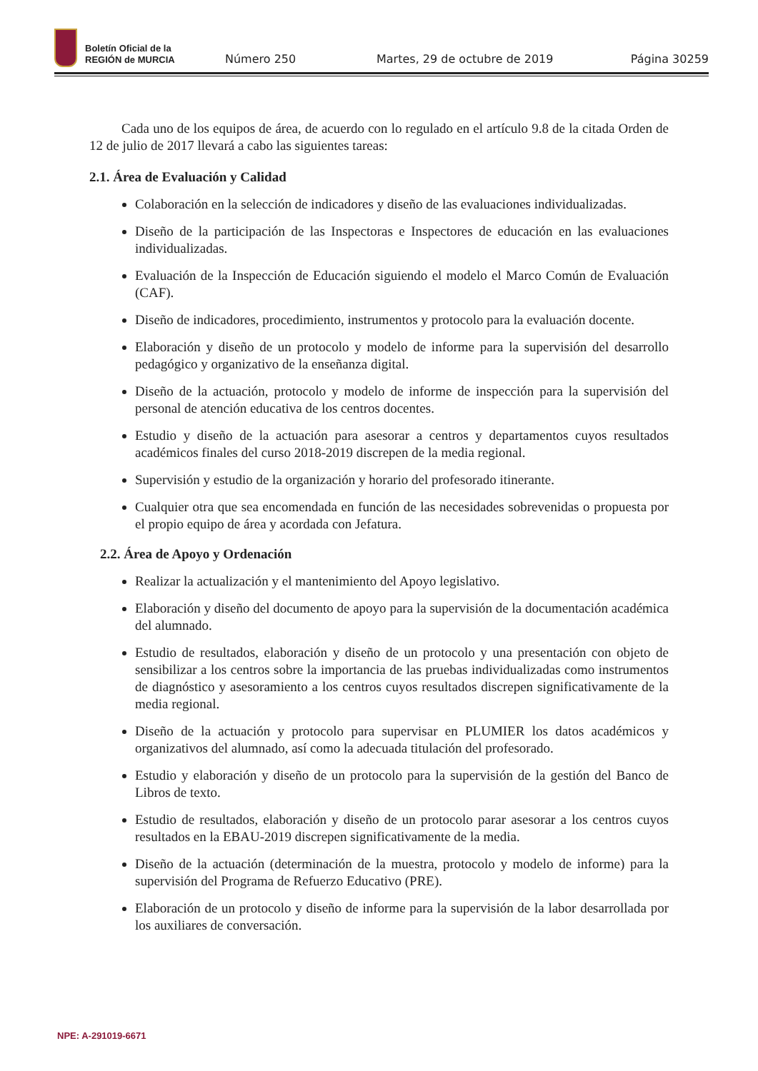Boletín Oficial de la
REGIÓN de MURCIA
Número 250
Martes, 29 de octubre de 2019
Página 30259
Cada uno de los equipos de área, de acuerdo con lo regulado en el artículo 9.8 de la citada Orden de 12 de julio de 2017 llevará a cabo las siguientes tareas:
2.1. Área de Evaluación y Calidad
Colaboración en la selección de indicadores y diseño de las evaluaciones individualizadas.
Diseño de la participación de las Inspectoras e Inspectores de educación en las evaluaciones individualizadas.
Evaluación de la Inspección de Educación siguiendo el modelo el Marco Común de Evaluación (CAF).
Diseño de indicadores, procedimiento, instrumentos y protocolo para la evaluación docente.
Elaboración y diseño de un protocolo y modelo de informe para la supervisión del desarrollo pedagógico y organizativo de la enseñanza digital.
Diseño de la actuación, protocolo y modelo de informe de inspección para la supervisión del personal de atención educativa de los centros docentes.
Estudio y diseño de la actuación para asesorar a centros y departamentos cuyos resultados académicos finales del curso 2018-2019 discrepen de la media regional.
Supervisión y estudio de la organización y horario del profesorado itinerante.
Cualquier otra que sea encomendada en función de las necesidades sobrevenidas o propuesta por el propio equipo de área y acordada con Jefatura.
2.2. Área de Apoyo y Ordenación
Realizar la actualización y el mantenimiento del Apoyo legislativo.
Elaboración y diseño del documento de apoyo para la supervisión de la documentación académica del alumnado.
Estudio de resultados, elaboración y diseño de un protocolo y una presentación con objeto de sensibilizar a los centros sobre la importancia de las pruebas individualizadas como instrumentos de diagnóstico y asesoramiento a los centros cuyos resultados discrepen significativamente de la media regional.
Diseño de la actuación y protocolo para supervisar en PLUMIER los datos académicos y organizativos del alumnado, así como la adecuada titulación del profesorado.
Estudio y elaboración y diseño de un protocolo para la supervisión de la gestión del Banco de Libros de texto.
Estudio de resultados, elaboración y diseño de un protocolo parar asesorar a los centros cuyos resultados en la EBAU-2019 discrepen significativamente de la media.
Diseño de la actuación (determinación de la muestra, protocolo y modelo de informe) para la supervisión del Programa de Refuerzo Educativo (PRE).
Elaboración de un protocolo y diseño de informe para la supervisión de la labor desarrollada por los auxiliares de conversación.
NPE: A-291019-6671